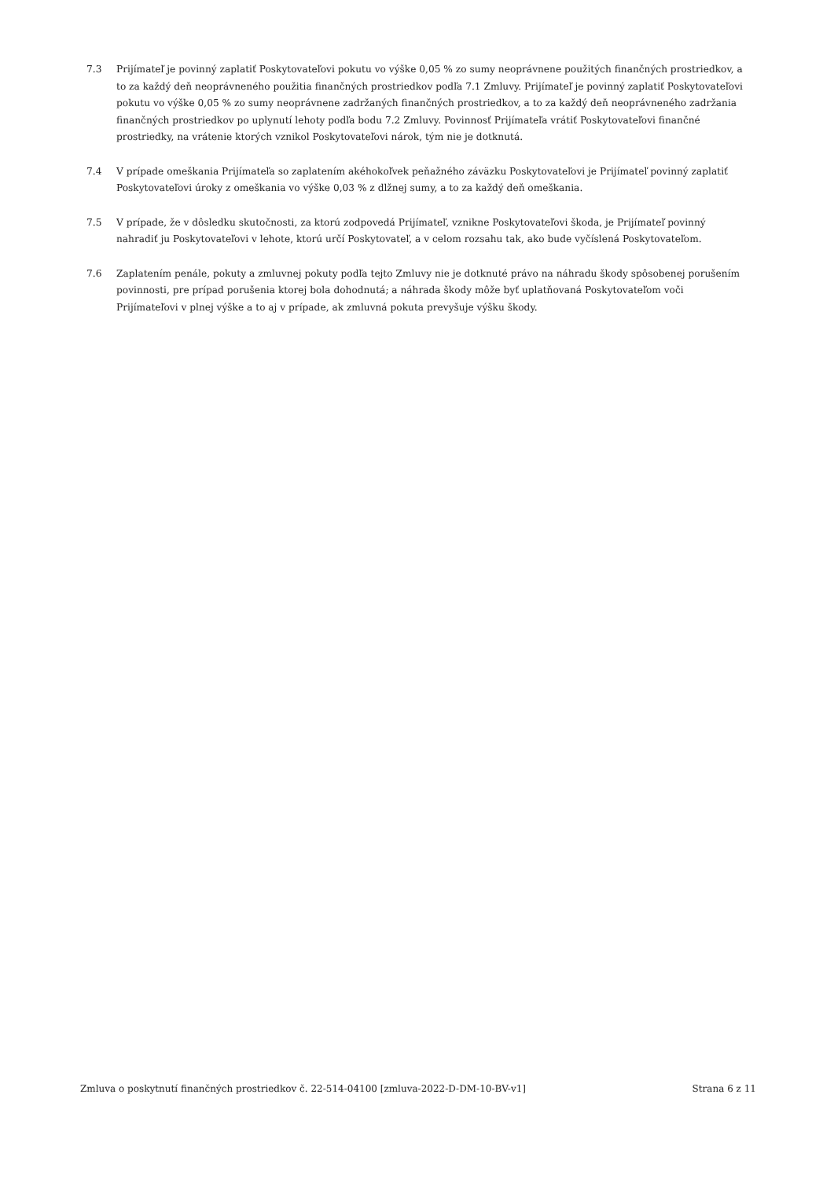7.3 Prijímateľ je povinný zaplatiť Poskytovateľovi pokutu vo výške 0,05 % zo sumy neoprávnene použitých finančných prostriedkov, a to za každý deň neoprávneného použitia finančných prostriedkov podľa 7.1 Zmluvy. Prijímateľ je povinný zaplatiť Poskytovateľovi pokutu vo výške 0,05 % zo sumy neoprávnene zadržaných finančných prostriedkov, a to za každý deň neoprávneného zadržania finančných prostriedkov po uplynutí lehoty podľa bodu 7.2 Zmluvy. Povinnosť Prijímateľa vrátiť Poskytovateľovi finančné prostriedky, na vrátenie ktorých vznikol Poskytovateľovi nárok, tým nie je dotknutá.
7.4 V prípade omeškania Prijímateľa so zaplatením akéhokoľvek peňažného záväzku Poskytovateľovi je Prijímateľ povinný zaplatiť Poskytovateľovi úroky z omeškania vo výške 0,03 % z dlžnej sumy, a to za každý deň omeškania.
7.5 V prípade, že v dôsledku skutočnosti, za ktorú zodpovedá Prijímateľ, vznikne Poskytovateľovi škoda, je Prijímateľ povinný nahradiť ju Poskytovateľovi v lehote, ktorú určí Poskytovateľ, a v celom rozsahu tak, ako bude vyčíslená Poskytovateľom.
7.6 Zaplatením penále, pokuty a zmluvnej pokuty podľa tejto Zmluvy nie je dotknuté právo na náhradu škody spôsobenej porušením povinnosti, pre prípad porušenia ktorej bola dohodnutá; a náhrada škody môže byť uplatňovaná Poskytovateľom voči Prijímateľovi v plnej výške a to aj v prípade, ak zmluvná pokuta prevyšuje výšku škody.
Zmluva o poskytnutí finančných prostriedkov č. 22-514-04100 [zmluva-2022-D-DM-10-BV-v1] Strana 6 z 11